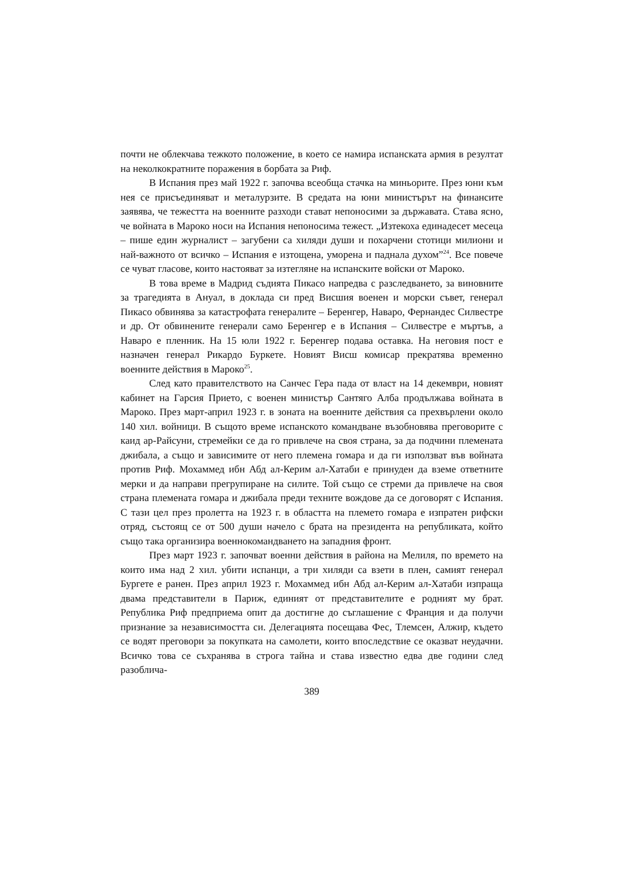почти не облекчава тежкото положение, в което се намира испанската армия в резултат на неколкократните поражения в борбата за Риф.
В Испания през май 1922 г. започва всеобща стачка на миньорите. През юни към нея се присъединяват и металурзите. В средата на юни министърът на финансите заявява, че тежестта на военните разходи стават непоносими за държавата. Става ясно, че войната в Мароко носи на Испания непоносима тежест. „Изтекоха единадесет месеца – пише един журналист – загубени са хиляди души и похарчени стотици милиони и най-важното от всичко – Испания е изтощена, уморена и паднала духом”<sup>24</sup>. Все повече се чуват гласове, които настояват за изтегляне на испанските войски от Мароко.
В това време в Мадрид съдията Пикасо напредва с разследването, за виновните за трагедията в Ануал, в доклада си пред Висшия военен и морски съвет, генерал Пикасо обвинява за катастрофата генералите – Беренгер, Наваро, Фернандес Силвестре и др. От обвинените генерали само Беренгер е в Испания – Силвестре е мъртъв, а Наваро е пленник. На 15 юли 1922 г. Беренгер подава оставка. На неговия пост е назначен генерал Рикардо Буркете. Новият Висш комисар прекратява временно военните действия в Мароко<sup>25</sup>.
След като правителството на Санчес Гера пада от власт на 14 декември, новият кабинет на Гарсия Прието, с военен министър Сантяго Алба продължава войната в Мароко. През март-април 1923 г. в зоната на военните действия са прехвърлени около 140 хил. войници. В същото време испанското командване възобновява преговорите с каид ар-Райсуни, стремейки се да го привлече на своя страна, за да подчини племената джибала, а също и зависимите от него племена гомара и да ги използват във войната против Риф. Мохаммед ибн Абд ал-Керим ал-Хатаби е принуден да вземе ответните мерки и да направи прегрупиране на силите. Той също се стреми да привлече на своя страна племената гомара и джибала преди техните вождове да се договорят с Испания. С тази цел през пролетта на 1923 г. в областта на племето гомара е изпратен рифски отряд, състоящ се от 500 души начело с брата на президента на републиката, който също така организира военнокомандването на западния фронт.
През март 1923 г. започват военни действия в района на Мелиля, по времето на които има над 2 хил. убити испанци, а три хиляди са взети в плен, самият генерал Бургете е ранен. През април 1923 г. Мохаммед ибн Абд ал-Керим ал-Хатаби изпраща двама представители в Париж, единият от представителите е родният му брат. Република Риф предприема опит да достигне до съглашение с Франция и да получи признание за независимостта си. Делегацията посещава Фес, Тлемсен, Алжир, където се водят преговори за покупката на самолети, които впоследствие се оказват неудачни. Всичко това се съхранява в строга тайна и става известно едва две години след разоблича-
389